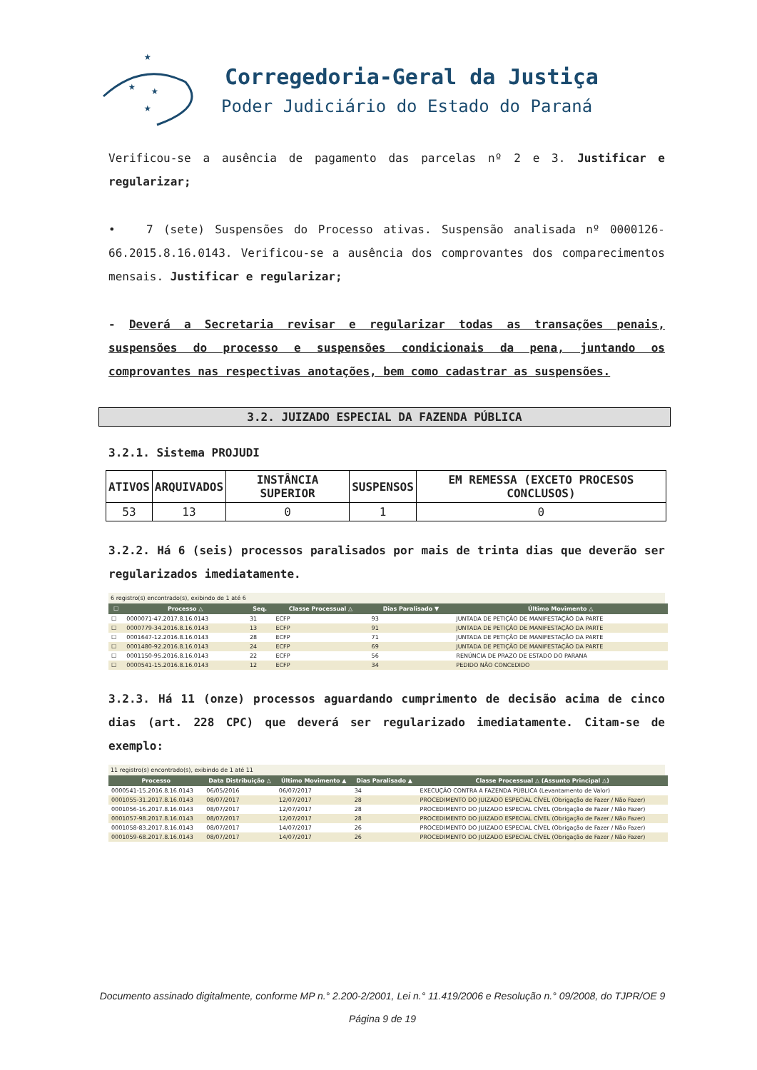★
★
★
★
Corregedoria-Geral da Justiça
Poder Judiciário do Estado do Paraná
Verificou-se a ausência de pagamento das parcelas nº 2 e 3. Justificar e regularizar;
• 7 (sete) Suspensões do Processo ativas. Suspensão analisada nº 0000126-66.2015.8.16.0143. Verificou-se a ausência dos comprovantes dos comparecimentos mensais. Justificar e regularizar;
- Deverá a Secretaria revisar e regularizar todas as transações penais, suspensões do processo e suspensões condicionais da pena, juntando os comprovantes nas respectivas anotações, bem como cadastrar as suspensões.
3.2. JUIZADO ESPECIAL DA FAZENDA PÚBLICA
3.2.1. Sistema PROJUDI
| ATIVOS | ARQUIVADOS | INSTÂNCIA SUPERIOR | SUSPENSOS | EM REMESSA (EXCETO PROCESOS CONCLUSOS) |
| --- | --- | --- | --- | --- |
| 53 | 13 | 0 | 1 | 0 |
3.2.2. Há 6 (seis) processos paralisados por mais de trinta dias que deverão ser regularizados imediatamente.
6 registro(s) encontrado(s), exibindo de 1 até 6
| ☐ | Processo △ | Seq. | Classe Processual △ | Dias Paralisado ▼ | Último Movimento △ |
| --- | --- | --- | --- | --- | --- |
| ☐ | 0000071-47.2017.8.16.0143 | 31 | ECFP | 93 | JUNTADA DE PETIÇÃO DE MANIFESTAÇÃO DA PARTE |
| ☐ | 0000779-34.2016.8.16.0143 | 13 | ECFP | 91 | JUNTADA DE PETIÇÃO DE MANIFESTAÇÃO DA PARTE |
| ☐ | 0001647-12.2016.8.16.0143 | 28 | ECFP | 71 | JUNTADA DE PETIÇÃO DE MANIFESTAÇÃO DA PARTE |
| ☐ | 0001480-92.2016.8.16.0143 | 24 | ECFP | 69 | JUNTADA DE PETIÇÃO DE MANIFESTAÇÃO DA PARTE |
| ☐ | 0001150-95.2016.8.16.0143 | 22 | ECFP | 56 | RENÚNCIA DE PRAZO DE ESTADO DO PARANA |
| ☐ | 0000541-15.2016.8.16.0143 | 12 | ECFP | 34 | PEDIDO NÃO CONCEDIDO |
3.2.3. Há 11 (onze) processos aguardando cumprimento de decisão acima de cinco dias (art. 228 CPC) que deverá ser regularizado imediatamente. Citam-se de exemplo:
11 registro(s) encontrado(s), exibindo de 1 até 11
| Processo | Data Distribuição △ | Último Movimento ▲ | Dias Paralisado ▲ | Classe Processual △ (Assunto Principal △) |
| --- | --- | --- | --- | --- |
| 0000541-15.2016.8.16.0143 | 06/05/2016 | 06/07/2017 | 34 | EXECUÇÃO CONTRA A FAZENDA PÚBLICA (Levantamento de Valor) |
| 0001055-31.2017.8.16.0143 | 08/07/2017 | 12/07/2017 | 28 | PROCEDIMENTO DO JUIZADO ESPECIAL CÍVEL (Obrigação de Fazer / Não Fazer) |
| 0001056-16.2017.8.16.0143 | 08/07/2017 | 12/07/2017 | 28 | PROCEDIMENTO DO JUIZADO ESPECIAL CÍVEL (Obrigação de Fazer / Não Fazer) |
| 0001057-98.2017.8.16.0143 | 08/07/2017 | 12/07/2017 | 28 | PROCEDIMENTO DO JUIZADO ESPECIAL CÍVEL (Obrigação de Fazer / Não Fazer) |
| 0001058-83.2017.8.16.0143 | 08/07/2017 | 14/07/2017 | 26 | PROCEDIMENTO DO JUIZADO ESPECIAL CÍVEL (Obrigação de Fazer / Não Fazer) |
| 0001059-68.2017.8.16.0143 | 08/07/2017 | 14/07/2017 | 26 | PROCEDIMENTO DO JUIZADO ESPECIAL CÍVEL (Obrigação de Fazer / Não Fazer) |
Documento assinado digitalmente, conforme MP n.° 2.200-2/2001, Lei n.° 11.419/2006 e Resolução n.° 09/2008, do TJPR/OE 9
Página 9 de 19